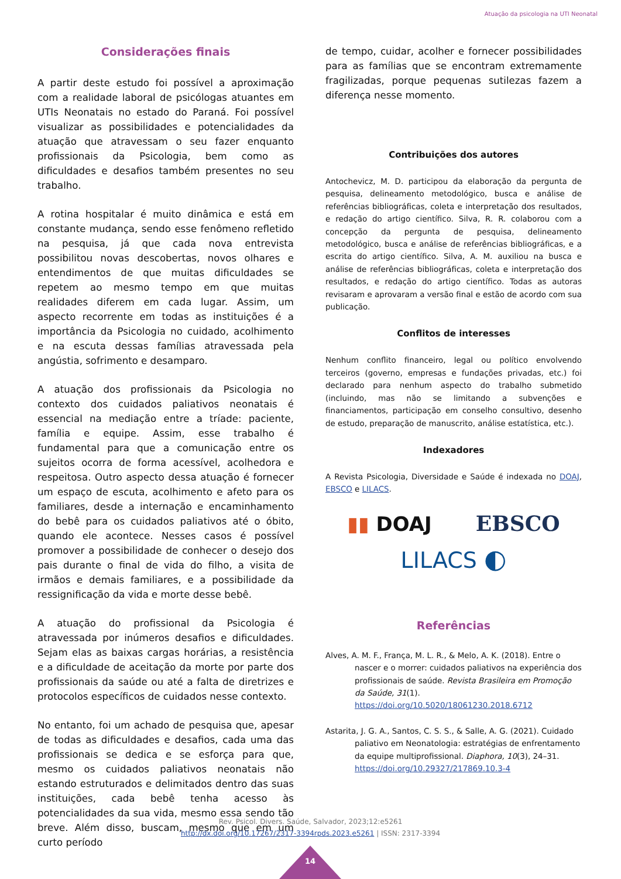Atuação da psicologia na UTI Neonatal
Considerações finais
A partir deste estudo foi possível a aproximação com a realidade laboral de psicólogas atuantes em UTIs Neonatais no estado do Paraná. Foi possível visualizar as possibilidades e potencialidades da atuação que atravessam o seu fazer enquanto profissionais da Psicologia, bem como as dificuldades e desafios também presentes no seu trabalho.
A rotina hospitalar é muito dinâmica e está em constante mudança, sendo esse fenômeno refletido na pesquisa, já que cada nova entrevista possibilitou novas descobertas, novos olhares e entendimentos de que muitas dificuldades se repetem ao mesmo tempo em que muitas realidades diferem em cada lugar. Assim, um aspecto recorrente em todas as instituições é a importância da Psicologia no cuidado, acolhimento e na escuta dessas famílias atravessada pela angústia, sofrimento e desamparo.
A atuação dos profissionais da Psicologia no contexto dos cuidados paliativos neonatais é essencial na mediação entre a tríade: paciente, família e equipe. Assim, esse trabalho é fundamental para que a comunicação entre os sujeitos ocorra de forma acessível, acolhedora e respeitosa. Outro aspecto dessa atuação é fornecer um espaço de escuta, acolhimento e afeto para os familiares, desde a internação e encaminhamento do bebê para os cuidados paliativos até o óbito, quando ele acontece. Nesses casos é possível promover a possibilidade de conhecer o desejo dos pais durante o final de vida do filho, a visita de irmãos e demais familiares, e a possibilidade da ressignificação da vida e morte desse bebê.
A atuação do profissional da Psicologia é atravessada por inúmeros desafios e dificuldades. Sejam elas as baixas cargas horárias, a resistência e a dificuldade de aceitação da morte por parte dos profissionais da saúde ou até a falta de diretrizes e protocolos específicos de cuidados nesse contexto.
No entanto, foi um achado de pesquisa que, apesar de todas as dificuldades e desafios, cada uma das profissionais se dedica e se esforça para que, mesmo os cuidados paliativos neonatais não estando estruturados e delimitados dentro das suas instituições, cada bebê tenha acesso às potencialidades da sua vida, mesmo essa sendo tão breve. Além disso, buscam, mesmo que em um curto período
de tempo, cuidar, acolher e fornecer possibilidades para as famílias que se encontram extremamente fragilizadas, porque pequenas sutilezas fazem a diferença nesse momento.
Contribuições dos autores
Antochevicz, M. D. participou da elaboração da pergunta de pesquisa, delineamento metodológico, busca e análise de referências bibliográficas, coleta e interpretação dos resultados, e redação do artigo científico. Silva, R. R. colaborou com a concepção da pergunta de pesquisa, delineamento metodológico, busca e análise de referências bibliográficas, e a escrita do artigo científico. Silva, A. M. auxiliou na busca e análise de referências bibliográficas, coleta e interpretação dos resultados, e redação do artigo científico. Todas as autoras revisaram e aprovaram a versão final e estão de acordo com sua publicação.
Conflitos de interesses
Nenhum conflito financeiro, legal ou político envolvendo terceiros (governo, empresas e fundações privadas, etc.) foi declarado para nenhum aspecto do trabalho submetido (incluindo, mas não se limitando a subvenções e financiamentos, participação em conselho consultivo, desenho de estudo, preparação de manuscrito, análise estatística, etc.).
Indexadores
A Revista Psicologia, Diversidade e Saúde é indexada no DOAJ, EBSCO e LILACS.
▮▮ DOAJ EBSCO
LILACS ◐
Referências
Alves, A. M. F., França, M. L. R., & Melo, A. K. (2018). Entre o nascer e o morrer: cuidados paliativos na experiência dos profissionais de saúde. Revista Brasileira em Promoção da Saúde, 31(1). https://doi.org/10.5020/18061230.2018.6712
Astarita, J. G. A., Santos, C. S. S., & Salle, A. G. (2021). Cuidado paliativo em Neonatologia: estratégias de enfrentamento da equipe multiprofissional. Diaphora, 10(3), 24–31. https://doi.org/10.29327/217869.10.3-4
Rev. Psicol. Divers. Saúde, Salvador, 2023;12:e5261
http://dx.doi.org/10.17267/2317-3394rpds.2023.e5261 | ISSN: 2317-3394
14